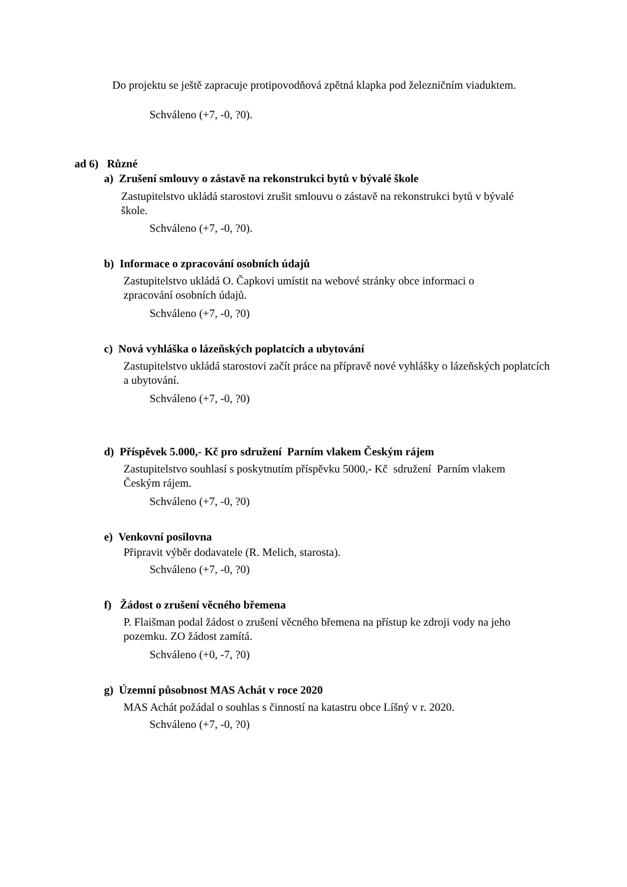Do projektu se ještě zapracuje protipovodňová zpětná klapka pod železničním viaduktem.
Schváleno (+7, -0, ?0).
ad 6) Různé
a) Zrušení smlouvy o zástavě na rekonstrukci bytů v bývalé škole
Zastupitelstvo ukládá starostovi zrušit smlouvu o zástavě na rekonstrukci bytů v bývalé škole.
Schváleno (+7, -0, ?0).
b) Informace o zpracování osobních údajů
Zastupitelstvo ukládá O. Čapkovi umístit na webové stránky obce informaci o zpracování osobních údajů.
Schváleno (+7, -0, ?0)
c) Nová vyhláška o lázeňských poplatcích a ubytování
Zastupitelstvo ukládá starostovi začít práce na přípravě nové vyhlášky o lázeňských poplatcích a ubytování.
Schváleno (+7, -0, ?0)
d) Příspěvek 5.000,- Kč pro sdružení Parním vlakem Českým rájem
Zastupitelstvo souhlasí s poskytnutím příspěvku 5000,- Kč sdružení Parním vlakem Českým rájem.
Schváleno (+7, -0, ?0)
e) Venkovní posilovna
Připravit výběr dodavatele (R. Melich, starosta).
Schváleno (+7, -0, ?0)
f) Žádost o zrušení věcného břemena
P. Flaišman podal žádost o zrušení věcného břemena na přístup ke zdroji vody na jeho pozemku. ZO žádost zamítá.
Schváleno (+0, -7, ?0)
g) Územní působnost MAS Achát v roce 2020
MAS Achát požádal o souhlas s činností na katastru obce Líšný v r. 2020.
Schváleno (+7, -0, ?0)